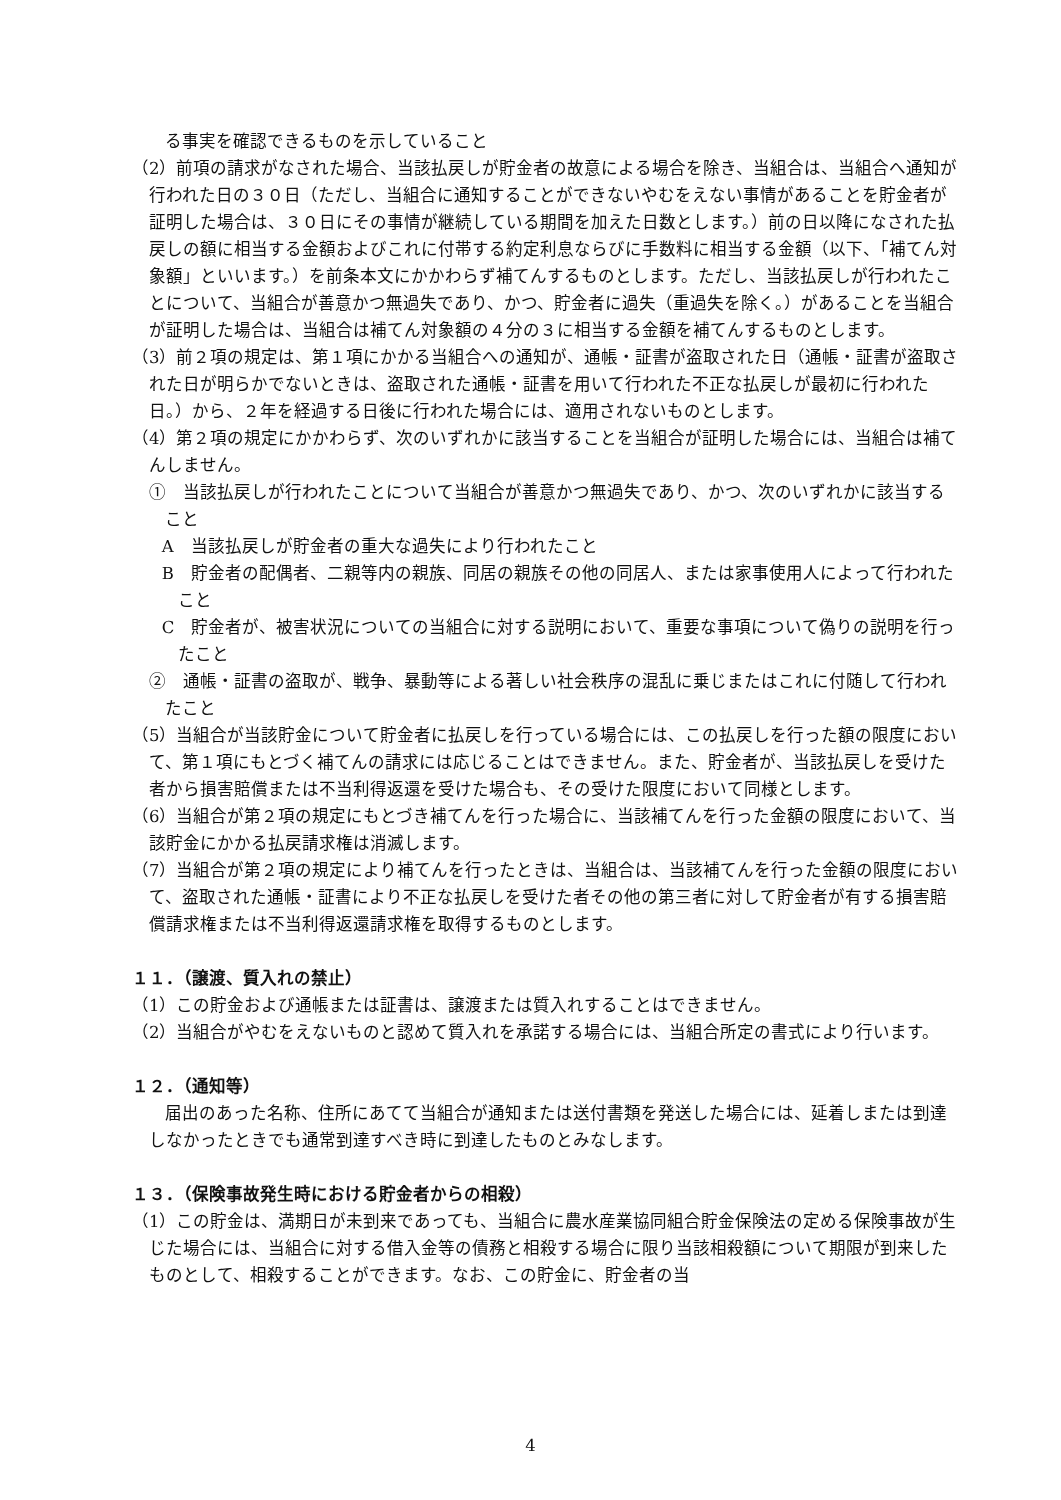る事実を確認できるものを示していること
（2）前項の請求がなされた場合、当該払戻しが貯金者の故意による場合を除き、当組合は、当組合へ通知が行われた日の３０日（ただし、当組合に通知することができないやむをえない事情があることを貯金者が証明した場合は、３０日にその事情が継続している期間を加えた日数とします。）前の日以降になされた払戻しの額に相当する金額およびこれに付帯する約定利息ならびに手数料に相当する金額（以下、「補てん対象額」といいます。）を前条本文にかかわらず補てんするものとします。ただし、当該払戻しが行われたことについて、当組合が善意かつ無過失であり、かつ、貯金者に過失（重過失を除く。）があることを当組合が証明した場合は、当組合は補てん対象額の４分の３に相当する金額を補てんするものとします。
（3）前２項の規定は、第１項にかかる当組合への通知が、通帳・証書が盗取された日（通帳・証書が盗取された日が明らかでないときは、盗取された通帳・証書を用いて行われた不正な払戻しが最初に行われた日。）から、２年を経過する日後に行われた場合には、適用されないものとします。
（4）第２項の規定にかかわらず、次のいずれかに該当することを当組合が証明した場合には、当組合は補てんしません。
①　当該払戻しが行われたことについて当組合が善意かつ無過失であり、かつ、次のいずれかに該当すること
A　当該払戻しが貯金者の重大な過失により行われたこと
B　貯金者の配偶者、二親等内の親族、同居の親族その他の同居人、または家事使用人によって行われたこと
C　貯金者が、被害状況についての当組合に対する説明において、重要な事項について偽りの説明を行ったこと
②　通帳・証書の盗取が、戦争、暴動等による著しい社会秩序の混乱に乗じまたはこれに付随して行われたこと
（5）当組合が当該貯金について貯金者に払戻しを行っている場合には、この払戻しを行った額の限度において、第１項にもとづく補てんの請求には応じることはできません。また、貯金者が、当該払戻しを受けた者から損害賠償または不当利得返還を受けた場合も、その受けた限度において同様とします。
（6）当組合が第２項の規定にもとづき補てんを行った場合に、当該補てんを行った金額の限度において、当該貯金にかかる払戻請求権は消滅します。
（7）当組合が第２項の規定により補てんを行ったときは、当組合は、当該補てんを行った金額の限度において、盗取された通帳・証書により不正な払戻しを受けた者その他の第三者に対して貯金者が有する損害賠償請求権または不当利得返還請求権を取得するものとします。
１１．（譲渡、質入れの禁止）
（1）この貯金および通帳または証書は、譲渡または質入れすることはできません。
（2）当組合がやむをえないものと認めて質入れを承諾する場合には、当組合所定の書式により行います。
１２．（通知等）
届出のあった名称、住所にあてて当組合が通知または送付書類を発送した場合には、延着しまたは到達しなかったときでも通常到達すべき時に到達したものとみなします。
１３．（保険事故発生時における貯金者からの相殺）
（1）この貯金は、満期日が未到来であっても、当組合に農水産業協同組合貯金保険法の定める保険事故が生じた場合には、当組合に対する借入金等の債務と相殺する場合に限り当該相殺額について期限が到来したものとして、相殺することができます。なお、この貯金に、貯金者の当
4